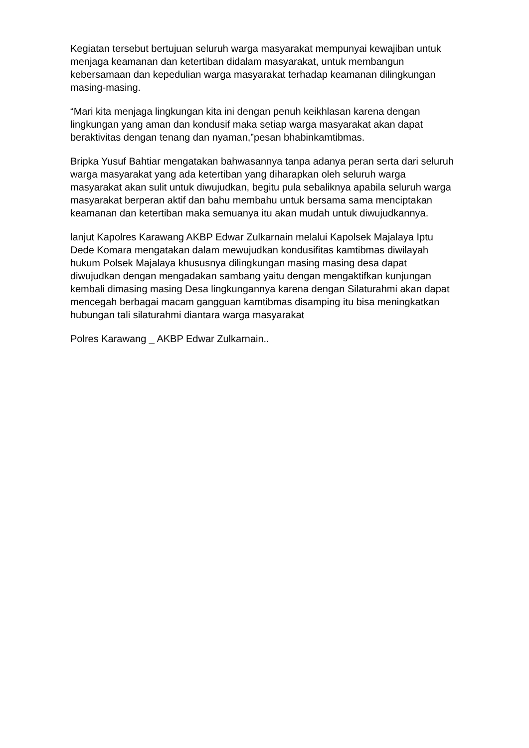Kegiatan tersebut bertujuan seluruh warga masyarakat mempunyai kewajiban untuk menjaga keamanan dan ketertiban didalam masyarakat, untuk membangun kebersamaan dan kepedulian warga masyarakat terhadap keamanan dilingkungan masing-masing.
“Mari kita menjaga lingkungan kita ini dengan penuh keikhlasan karena dengan lingkungan yang aman dan kondusif maka setiap warga masyarakat akan dapat beraktivitas dengan tenang dan nyaman,”pesan bhabinkamtibmas.
Bripka Yusuf Bahtiar mengatakan bahwasannya tanpa adanya peran serta dari seluruh warga masyarakat yang ada ketertiban yang diharapkan oleh seluruh warga masyarakat akan sulit untuk diwujudkan, begitu pula sebaliknya apabila seluruh warga masyarakat berperan aktif dan bahu membahu untuk bersama sama menciptakan keamanan dan ketertiban maka semuanya itu akan mudah untuk diwujudkannya.
lanjut Kapolres Karawang AKBP Edwar Zulkarnain melalui Kapolsek Majalaya Iptu Dede Komara mengatakan dalam mewujudkan kondusifitas kamtibmas diwilayah hukum Polsek Majalaya khususnya dilingkungan masing masing desa dapat diwujudkan dengan mengadakan sambang yaitu dengan mengaktifkan kunjungan kembali dimasing masing Desa lingkungannya karena dengan Silaturahmi akan dapat mencegah berbagai macam gangguan kamtibmas disamping itu bisa meningkatkan hubungan tali silaturahmi diantara warga masyarakat
Polres Karawang _ AKBP Edwar Zulkarnain..